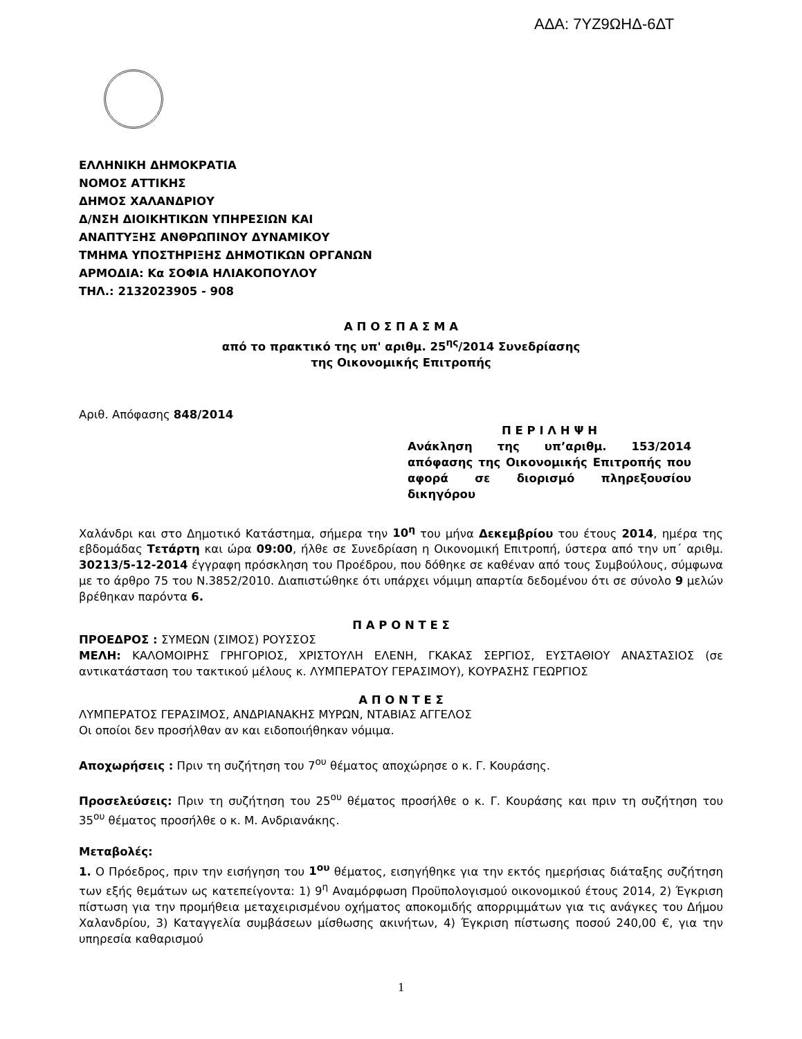ΑΔΑ: 7ΥΖ9ΩΗΔ-6ΔΤ
ΕΛΛΗΝΙΚΗ ΔΗΜΟΚΡΑΤΙΑ
ΝΟΜΟΣ ΑΤΤΙΚΗΣ
ΔΗΜΟΣ ΧΑΛΑΝΔΡΙΟΥ
Δ/ΝΣΗ ΔΙΟΙΚΗΤΙΚΩΝ ΥΠΗΡΕΣΙΩΝ ΚΑΙ
ΑΝΑΠΤΥΞΗΣ ΑΝΘΡΩΠΙΝΟΥ ΔΥΝΑΜΙΚΟΥ
ΤΜΗΜΑ ΥΠΟΣΤΗΡΙΞΗΣ ΔΗΜΟΤΙΚΩΝ ΟΡΓΑΝΩΝ
ΑΡΜΟΔΙΑ: Κα ΣΟΦΙΑ ΗΛΙΑΚΟΠΟΥΛΟΥ
ΤΗΛ.: 2132023905 - 908
Α Π Ο Σ Π Α Σ Μ Α
από το πρακτικό της υπ' αριθμ. 25<sup>ης</sup>/2014 Συνεδρίασης
της Οικονομικής Επιτροπής
Αριθ. Απόφασης 848/2014
Π Ε Ρ Ι Λ Η Ψ Η
Ανάκληση της υπ’αριθμ. 153/2014 απόφασης της Οικονομικής Επιτροπής που αφορά σε διορισμό πληρεξουσίου δικηγόρου
Χαλάνδρι και στο Δημοτικό Κατάστημα, σήμερα την 10<sup>η</sup> του μήνα Δεκεμβρίου του έτους 2014, ημέρα της εβδομάδας Τετάρτη και ώρα 09:00, ήλθε σε Συνεδρίαση η Οικονομική Επιτροπή, ύστερα από την υπ΄ αριθμ. 30213/5-12-2014 έγγραφη πρόσκληση του Προέδρου, που δόθηκε σε καθέναν από τους Συμβούλους, σύμφωνα με το άρθρο 75 του Ν.3852/2010. Διαπιστώθηκε ότι υπάρχει νόμιμη απαρτία δεδομένου ότι σε σύνολο 9 μελών βρέθηκαν παρόντα 6.
Π Α Ρ Ο Ν Τ Ε Σ
ΠΡΟΕΔΡΟΣ : ΣΥΜΕΩΝ (ΣΙΜΟΣ) ΡΟΥΣΣΟΣ
ΜΕΛΗ: ΚΑΛΟΜΟΙΡΗΣ ΓΡΗΓΟΡΙΟΣ, ΧΡΙΣΤΟΥΛΗ ΕΛΕΝΗ, ΓΚΑΚΑΣ ΣΕΡΓΙΟΣ, ΕΥΣΤΑΘΙΟΥ ΑΝΑΣΤΑΣΙΟΣ (σε αντικατάσταση του τακτικού μέλους κ. ΛΥΜΠΕΡΑΤΟΥ ΓΕΡΑΣΙΜΟΥ), ΚΟΥΡΑΣΗΣ ΓΕΩΡΓΙΟΣ
Α Π Ο Ν Τ Ε Σ
ΛΥΜΠΕΡΑΤΟΣ ΓΕΡΑΣΙΜΟΣ, ΑΝΔΡΙΑΝΑΚΗΣ ΜΥΡΩΝ, ΝΤΑΒΙΑΣ ΑΓΓΕΛΟΣ
Οι οποίοι δεν προσήλθαν αν και ειδοποιήθηκαν νόμιμα.
Αποχωρήσεις : Πριν τη συζήτηση του 7<sup>ου</sup> θέματος αποχώρησε ο κ. Γ. Κουράσης.
Προσελεύσεις: Πριν τη συζήτηση του 25<sup>ου</sup> θέματος προσήλθε ο κ. Γ. Κουράσης και πριν τη συζήτηση του 35<sup>ου</sup> θέματος προσήλθε ο κ. Μ. Ανδριανάκης.
Μεταβολές:
1. Ο Πρόεδρος, πριν την εισήγηση του 1<sup>ου</sup> θέματος, εισηγήθηκε για την εκτός ημερήσιας διάταξης συζήτηση των εξής θεμάτων ως κατεπείγοντα: 1) 9<sup>η</sup> Αναμόρφωση Προϋπολογισμού οικονομικού έτους 2014, 2) Έγκριση πίστωση για την προμήθεια μεταχειρισμένου οχήματος αποκομιδής απορριμμάτων για τις ανάγκες του Δήμου Χαλανδρίου, 3) Καταγγελία συμβάσεων μίσθωσης ακινήτων, 4) Έγκριση πίστωσης ποσού 240,00 €, για την υπηρεσία καθαρισμού
1